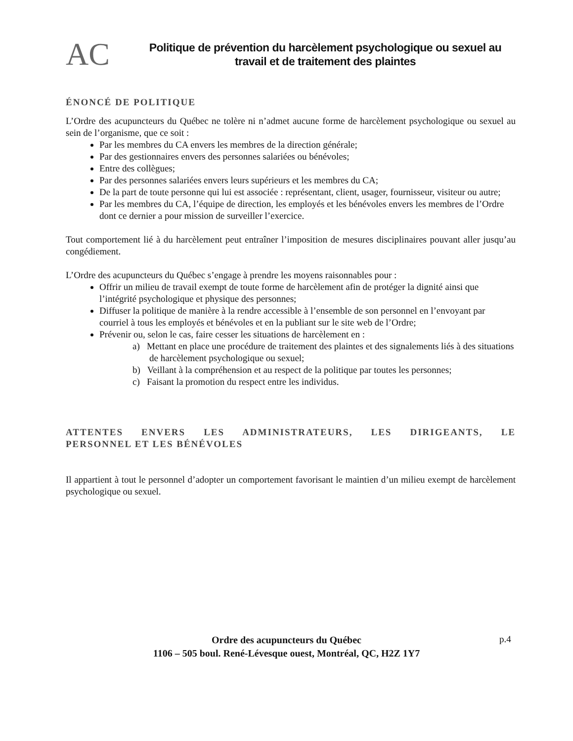AC
Politique de prévention du harcèlement psychologique ou sexuel au travail et de traitement des plaintes
ÉNONCÉ DE POLITIQUE
L’Ordre des acupuncteurs du Québec ne tolère ni n’admet aucune forme de harcèlement psychologique ou sexuel au sein de l’organisme, que ce soit :
Par les membres du CA envers les membres de la direction générale;
Par des gestionnaires envers des personnes salariées ou bénévoles;
Entre des collègues;
Par des personnes salariées envers leurs supérieurs et les membres du CA;
De la part de toute personne qui lui est associée : représentant, client, usager, fournisseur, visiteur ou autre;
Par les membres du CA, l’équipe de direction, les employés et les bénévoles envers les membres de l’Ordre dont ce dernier a pour mission de surveiller l’exercice.
Tout comportement lié à du harcèlement peut entraîner l’imposition de mesures disciplinaires pouvant aller jusqu’au congédiement.
L’Ordre des acupuncteurs du Québec s’engage à prendre les moyens raisonnables pour :
Offrir un milieu de travail exempt de toute forme de harcèlement afin de protéger la dignité ainsi que l’intégrité psychologique et physique des personnes;
Diffuser la politique de manière à la rendre accessible à l’ensemble de son personnel en l’envoyant par courriel à tous les employés et bénévoles et en la publiant sur le site web de l’Ordre;
Prévenir ou, selon le cas, faire cesser les situations de harcèlement en :
a) Mettant en place une procédure de traitement des plaintes et des signalements liés à des situations de harcèlement psychologique ou sexuel;
b) Veillant à la compréhension et au respect de la politique par toutes les personnes;
c) Faisant la promotion du respect entre les individus.
ATTENTES ENVERS LES ADMINISTRATEURS, LES DIRIGEANTS, LE PERSONNEL ET LES BÉNÉVOLES
Il appartient à tout le personnel d’adopter un comportement favorisant le maintien d’un milieu exempt de harcèlement psychologique ou sexuel.
Ordre des acupuncteurs du Québec
1106 – 505 boul. René-Lévesque ouest, Montréal, QC, H2Z 1Y7
p.4